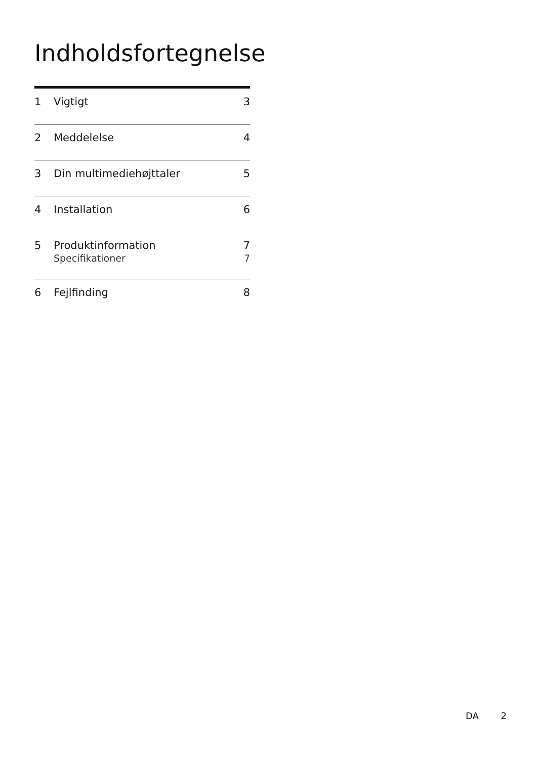Indholdsfortegnelse
1 Vigtigt 3
2 Meddelelse 4
3 Din multimediehøjttaler 5
4 Installation 6
5 Produktinformation 7
Specifikationer 7
6 Fejlfinding 8
DA 2